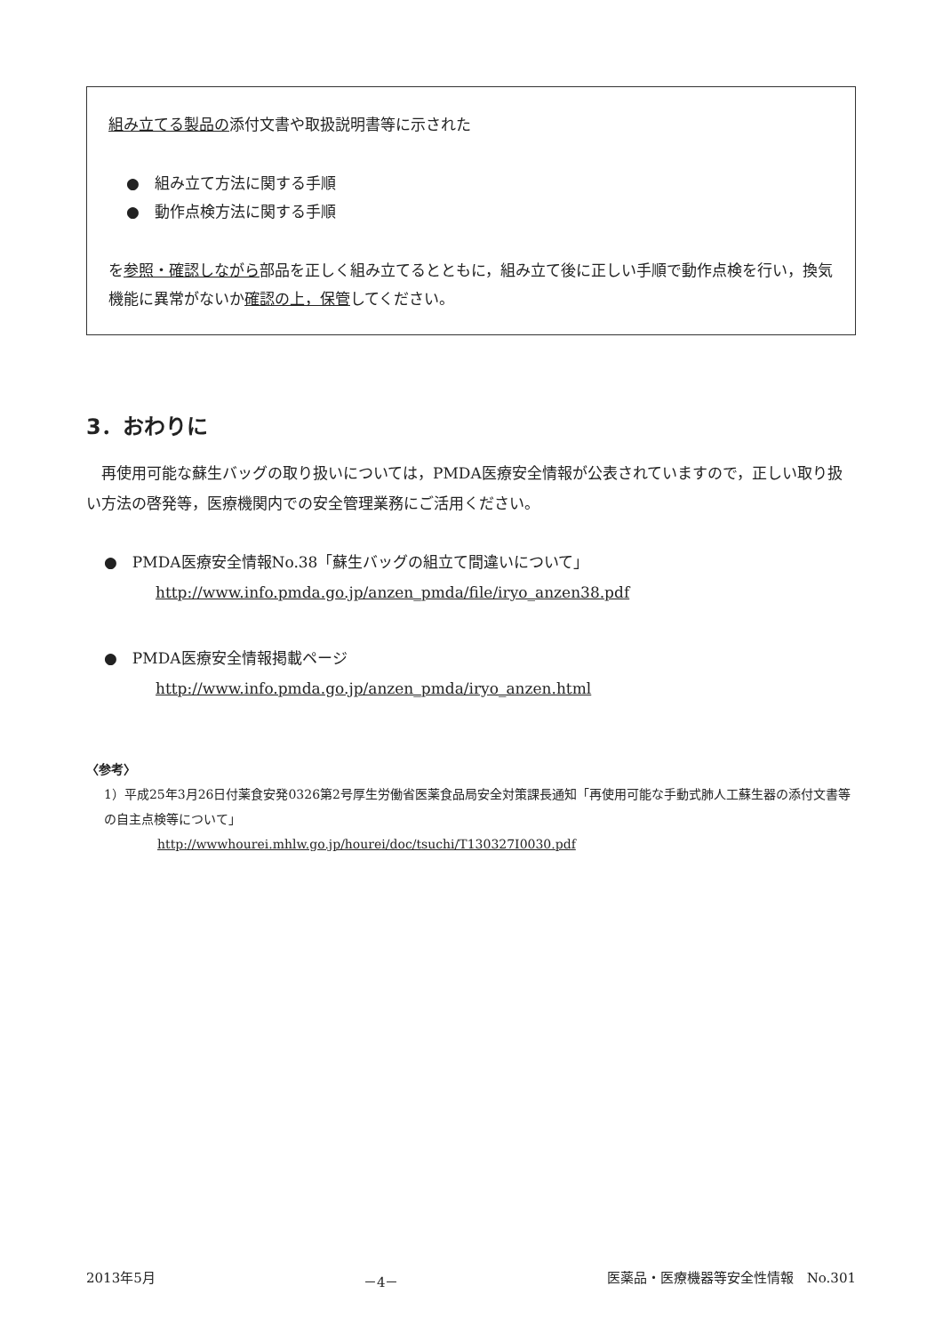組み立てる製品の添付文書や取扱説明書等に示された
●　組み立て方法に関する手順
●　動作点検方法に関する手順
を参照・確認しながら部品を正しく組み立てるとともに，組み立て後に正しい手順で動作点検を行い，換気機能に異常がないか確認の上，保管してください。
3．おわりに
再使用可能な蘇生バッグの取り扱いについては，PMDA医療安全情報が公表されていますので，正しい取り扱い方法の啓発等，医療機関内での安全管理業務にご活用ください。
●　PMDA医療安全情報No.38「蘇生バッグの組立て間違いについて」
http://www.info.pmda.go.jp/anzen_pmda/file/iryo_anzen38.pdf
●　PMDA医療安全情報掲載ページ
http://www.info.pmda.go.jp/anzen_pmda/iryo_anzen.html
〈参考〉
1）平成25年3月26日付薬食安発0326第2号厚生労働省医薬食品局安全対策課長通知「再使用可能な手動式肺人工蘇生器の添付文書等の自主点検等について」
http://wwwhourei.mhlw.go.jp/hourei/doc/tsuchi/T130327I0030.pdf
2013年5月 －4－ 医薬品・医療機器等安全性情報　No.301